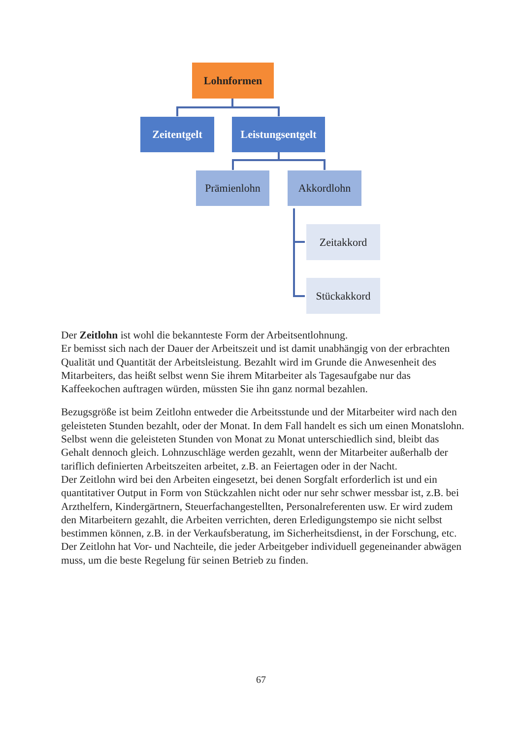Lohnformen
Zeitentgelt
Leistungsentgelt
Prämienlohn Akkordlohn
Zeitakkord
Stückakkord
Der Zeitlohn ist wohl die bekannteste Form der Arbeitsentlohnung.
Er bemisst sich nach der Dauer der Arbeitszeit und ist damit unabhängig von der erbrachten Qualität und Quantität der Arbeitsleistung. Bezahlt wird im Grunde die Anwesenheit des Mitarbeiters, das heißt selbst wenn Sie ihrem Mitarbeiter als Tagesaufgabe nur das Kaffeekochen auftragen würden, müssten Sie ihn ganz normal bezahlen.
Bezugsgröße ist beim Zeitlohn entweder die Arbeitsstunde und der Mitarbeiter wird nach den geleisteten Stunden bezahlt, oder der Monat. In dem Fall handelt es sich um einen Monatslohn. Selbst wenn die geleisteten Stunden von Monat zu Monat unterschiedlich sind, bleibt das Gehalt dennoch gleich. Lohnzuschläge werden gezahlt, wenn der Mitarbeiter außerhalb der tariflich definierten Arbeitszeiten arbeitet, z.B. an Feiertagen oder in der Nacht.
Der Zeitlohn wird bei den Arbeiten eingesetzt, bei denen Sorgfalt erforderlich ist und ein quantitativer Output in Form von Stückzahlen nicht oder nur sehr schwer messbar ist, z.B. bei Arzthelfern, Kindergärtnern, Steuerfachangestellten, Personalreferenten usw. Er wird zudem den Mitarbeitern gezahlt, die Arbeiten verrichten, deren Erledigungstempo sie nicht selbst bestimmen können, z.B. in der Verkaufsberatung, im Sicherheitsdienst, in der Forschung, etc.
Der Zeitlohn hat Vor- und Nachteile, die jeder Arbeitgeber individuell gegeneinander abwägen muss, um die beste Regelung für seinen Betrieb zu finden.
67